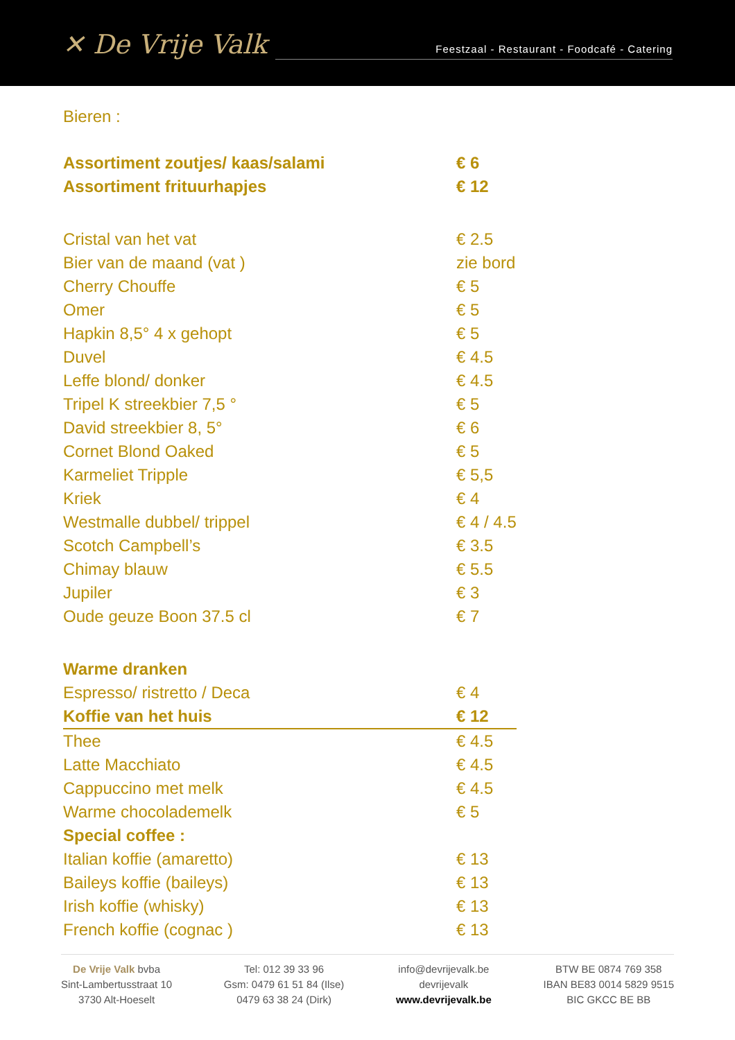✕ De Vrije Valk
Feestzaal - Restaurant - Foodcafé - Catering
Bieren :
| Assortiment zoutjes/ kaas/salami | € 6 |
| Assortiment frituurhapjes | € 12 |
| Cristal van het vat | € 2.5 |
| Bier van de maand (vat ) | zie bord |
| Cherry Chouffe | € 5 |
| Omer | € 5 |
| Hapkin 8,5° 4 x gehopt | € 5 |
| Duvel | € 4.5 |
| Leffe blond/ donker | € 4.5 |
| Tripel K streekbier 7,5 ° | € 5 |
| David streekbier 8, 5° | € 6 |
| Cornet Blond Oaked | € 5 |
| Karmeliet Tripple | € 5,5 |
| Kriek | € 4 |
| Westmalle dubbel/ trippel | € 4 / 4.5 |
| Scotch Campbell’s | € 3.5 |
| Chimay blauw | € 5.5 |
| Jupiler | € 3 |
| Oude geuze Boon 37.5 cl | € 7 |
| Warme dranken | |
| Espresso/ ristretto / Deca | € 4 |
| Koffie van het huis | € 12 |
| Thee | € 4.5 |
| Latte Macchiato | € 4.5 |
| Cappuccino met melk | € 4.5 |
| Warme chocolademelk | € 5 |
| Special coffee : | |
| Italian koffie (amaretto) | € 13 |
| Baileys koffie (baileys) | € 13 |
| Irish koffie (whisky) | € 13 |
| French koffie (cognac ) | € 13 |
De Vrije Valk bvba
Sint-Lambertusstraat 10
3730 Alt-Hoeselt
Tel: 012 39 33 96
Gsm: 0479 61 51 84 (Ilse)
0479 63 38 24 (Dirk)
info@devrijevalk.be
devrijevalk
www.devrijevalk.be
BTW BE 0874 769 358
IBAN BE83 0014 5829 9515
BIC GKCC BE BB